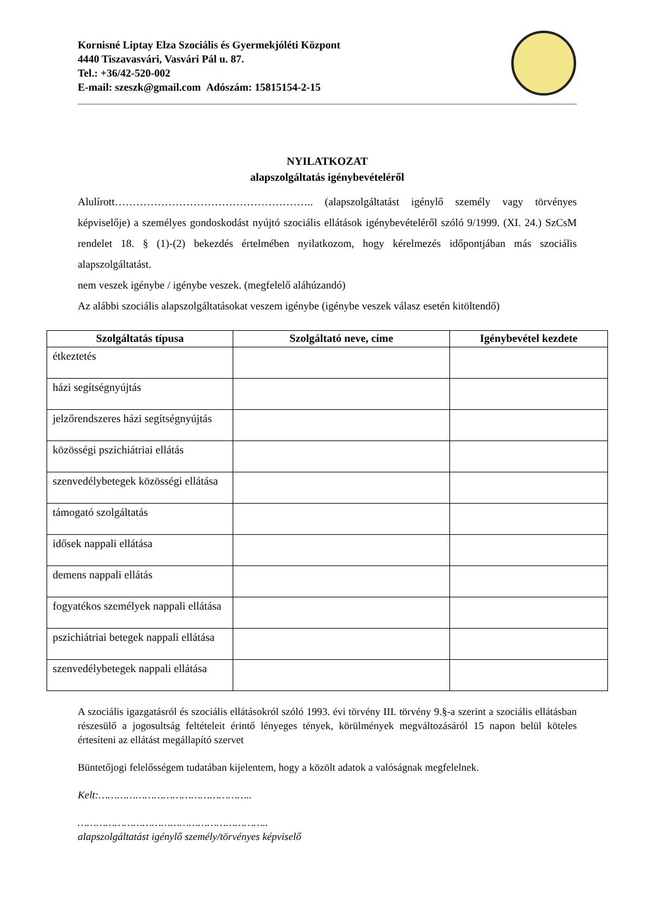Kornisné Liptay Elza Szociális és Gyermekjóléti Központ
4440 Tiszavasvári, Vasvári Pál u. 87.
Tel.: +36/42-520-002
E-mail: szeszk@gmail.com Adószám: 15815154-2-15
NYILATKOZAT
alapszolgáltatás igénybevételéről
Alulírott……………………………………………….. (alapszolgáltatást igénylő személy vagy törvényes képviselője) a személyes gondoskodást nyújtó szociális ellátások igénybevételéről szóló 9/1999. (XI. 24.) SzCsM rendelet 18. § (1)-(2) bekezdés értelmében nyilatkozom, hogy kérelmezés időpontjában más szociális alapszolgáltatást.
nem veszek igénybe / igénybe veszek. (megfelelő aláhúzandó)
Az alábbi szociális alapszolgáltatásokat veszem igénybe (igénybe veszek válasz esetén kitöltendő)
| Szolgáltatás típusa | Szolgáltató neve, címe | Igénybevétel kezdete |
| --- | --- | --- |
| étkeztetés | | |
| házi segítségnyújtás | | |
| jelzőrendszeres házi segítségnyújtás | | |
| közösségi pszichiátriai ellátás | | |
| szenvedélybetegek közösségi ellátása | | |
| támogató szolgáltatás | | |
| idősek nappali ellátása | | |
| demens nappali ellátás | | |
| fogyatékos személyek nappali ellátása | | |
| pszichiátriai betegek nappali ellátása | | |
| szenvedélybetegek nappali ellátása | | |
A szociális igazgatásról és szociális ellátásokról szóló 1993. évi törvény III. törvény 9.§-a szerint a szociális ellátásban részesülő a jogosultság feltételeit érintő lényeges tények, körülmények megváltozásáról 15 napon belül köteles értesíteni az ellátást megállapító szervet
Büntetőjogi felelősségem tudatában kijelentem, hogy a közölt adatok a valóságnak megfelelnek.
Kelt:…………………………………………..
……………………………………………………..
alapszolgáltatást igénylő személy/törvényes képviselő